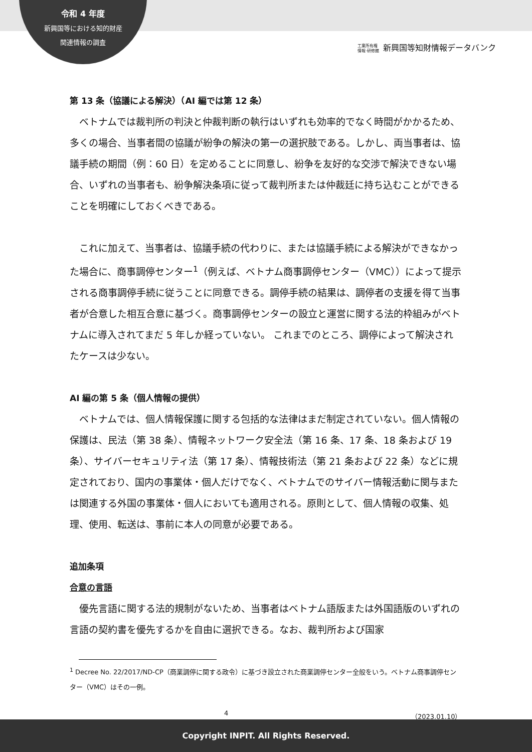令和 4 年度
新興国等における知的財産
関連情報の調査
工業所有権
情報·研修館 新興国等知財情報データバンク
第 13 条（協議による解決）（AI 編では第 12 条）
ベトナムでは裁判所の判決と仲裁判断の執行はいずれも効率的でなく時間がかかるため、多くの場合、当事者間の協議が紛争の解決の第一の選択肢である。しかし、両当事者は、協議手続の期間（例：60 日）を定めることに同意し、紛争を友好的な交渉で解決できない場合、いずれの当事者も、紛争解決条項に従って裁判所または仲裁廷に持ち込むことができることを明確にしておくべきである。
これに加えて、当事者は、協議手続の代わりに、または協議手続による解決ができなかった場合に、商事調停センター<sup>1</sup>（例えば、ベトナム商事調停センター（VMC））によって提示される商事調停手続に従うことに同意できる。調停手続の結果は、調停者の支援を得て当事者が合意した相互合意に基づく。商事調停センターの設立と運営に関する法的枠組みがベトナムに導入されてまだ 5 年しか経っていない。 これまでのところ、調停によって解決されたケースは少ない。
AI 編の第 5 条（個人情報の提供）
ベトナムでは、個人情報保護に関する包括的な法律はまだ制定されていない。個人情報の保護は、民法（第 38 条）、情報ネットワーク安全法（第 16 条、17 条、18 条および 19 条）、サイバーセキュリティ法（第 17 条）、情報技術法（第 21 条および 22 条）などに規定されており、国内の事業体・個人だけでなく、ベトナムでのサイバー情報活動に関与または関連する外国の事業体・個人においても適用される。原則として、個人情報の収集、処理、使用、転送は、事前に本人の同意が必要である。
追加条項
合意の言語
優先言語に関する法的規制がないため、当事者はベトナム語版または外国語版のいずれの言語の契約書を優先するかを自由に選択できる。なお、裁判所および国家
<sup>1</sup> Decree No. 22/2017/ND-CP（商業調停に関する政令）に基づき設立された商業調停センター全般をいう。ベトナム商事調停センター（VMC）はその一例。
4 （2023.01.10）
Copyright INPIT. All Rights Reserved.